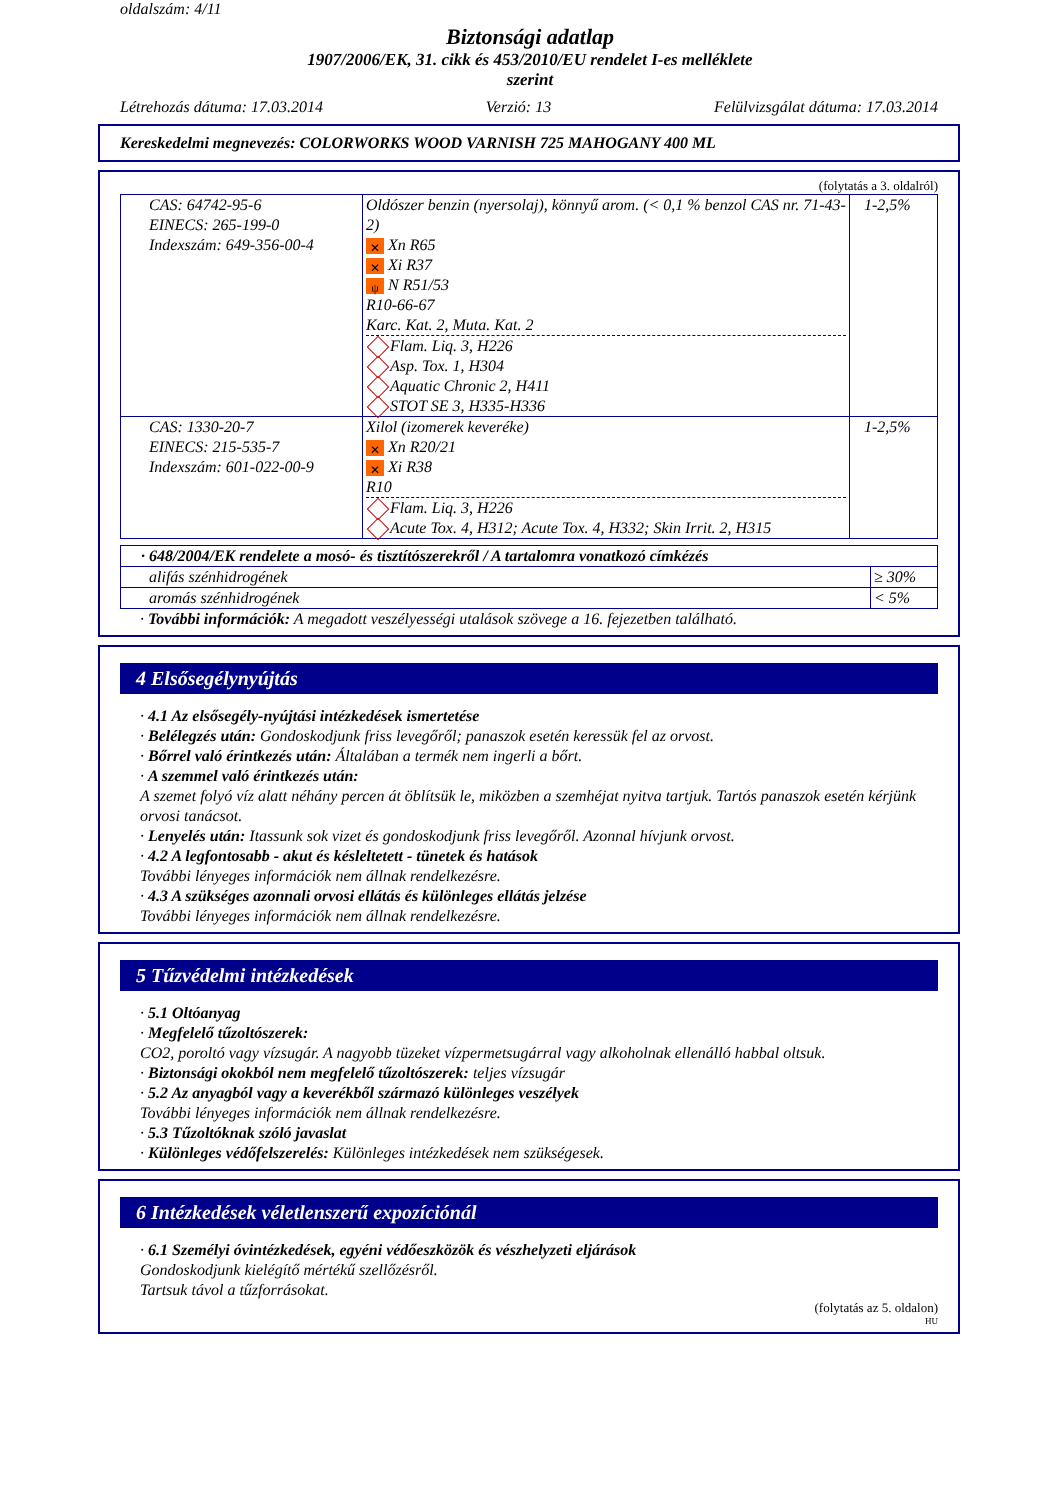oldalszám: 4/11
Biztonsági adatlap
1907/2006/EK, 31. cikk és 453/2010/EU rendelet I-es melléklete
szerint
Létrehozás dátuma: 17.03.2014 Verzió: 13 Felülvizsgálat dátuma: 17.03.2014
Kereskedelmi megnevezés: COLORWORKS WOOD VARNISH 725 MAHOGANY 400 ML
(folytatás a 3. oldalról)
| CAS: 64742-95-6 EINECS: 265-199-0 Indexszám: 649-356-00-4 | Oldószer benzin (nyersolaj), könnyű arom. (< 0,1 % benzol CAS nr. 71-43-2) ✕ Xn R65 ✕ Xi R37 ψ N R51/53 R10-66-67 Karc. Kat. 2, Muta. Kat. 2 Flam. Liq. 3, H226 Asp. Tox. 1, H304 Aquatic Chronic 2, H411 STOT SE 3, H335-H336 | 1-2,5% |
| CAS: 1330-20-7 EINECS: 215-535-7 Indexszám: 601-022-00-9 | Xilol (izomerek keveréke) ✕ Xn R20/21 ✕ Xi R38 R10 Flam. Liq. 3, H226 Acute Tox. 4, H312; Acute Tox. 4, H332; Skin Irrit. 2, H315 | 1-2,5% |
| · 648/2004/EK rendelete a mosó- és tisztítószerekről / A tartalomra vonatkozó címkézés | |
| alifás szénhidrogének | ≥ 30% |
| aromás szénhidrogének | < 5% |
· További információk: A megadott veszélyességi utalások szövege a 16. fejezetben található.
4 Elsősegélynyújtás
· 4.1 Az elsősegély-nyújtási intézkedések ismertetése
· Belélegzés után: Gondoskodjunk friss levegőről; panaszok esetén keressük fel az orvost.
· Bőrrel való érintkezés után: Általában a termék nem ingerli a bőrt.
· A szemmel való érintkezés után:
A szemet folyó víz alatt néhány percen át öblítsük le, miközben a szemhéjat nyitva tartjuk. Tartós panaszok esetén kérjünk orvosi tanácsot.
· Lenyelés után: Itassunk sok vizet és gondoskodjunk friss levegőről. Azonnal hívjunk orvost.
· 4.2 A legfontosabb - akut és késleltetett - tünetek és hatások
További lényeges információk nem állnak rendelkezésre.
· 4.3 A szükséges azonnali orvosi ellátás és különleges ellátás jelzése
További lényeges információk nem állnak rendelkezésre.
5 Tűzvédelmi intézkedések
· 5.1 Oltóanyag
· Megfelelő tűzoltószerek:
CO2, poroltó vagy vízsugár. A nagyobb tüzeket vízpermetsugárral vagy alkoholnak ellenálló habbal oltsuk.
· Biztonsági okokból nem megfelelő tűzoltószerek: teljes vízsugár
· 5.2 Az anyagból vagy a keverékből származó különleges veszélyek
További lényeges információk nem állnak rendelkezésre.
· 5.3 Tűzoltóknak szóló javaslat
· Különleges védőfelszerelés: Különleges intézkedések nem szükségesek.
6 Intézkedések véletlenszerű expozíciónál
· 6.1 Személyi óvintézkedések, egyéni védőeszközök és vészhelyzeti eljárások
Gondoskodjunk kielégítő mértékű szellőzésről.
Tartsuk távol a tűzforrásokat.
(folytatás az 5. oldalon)
HU